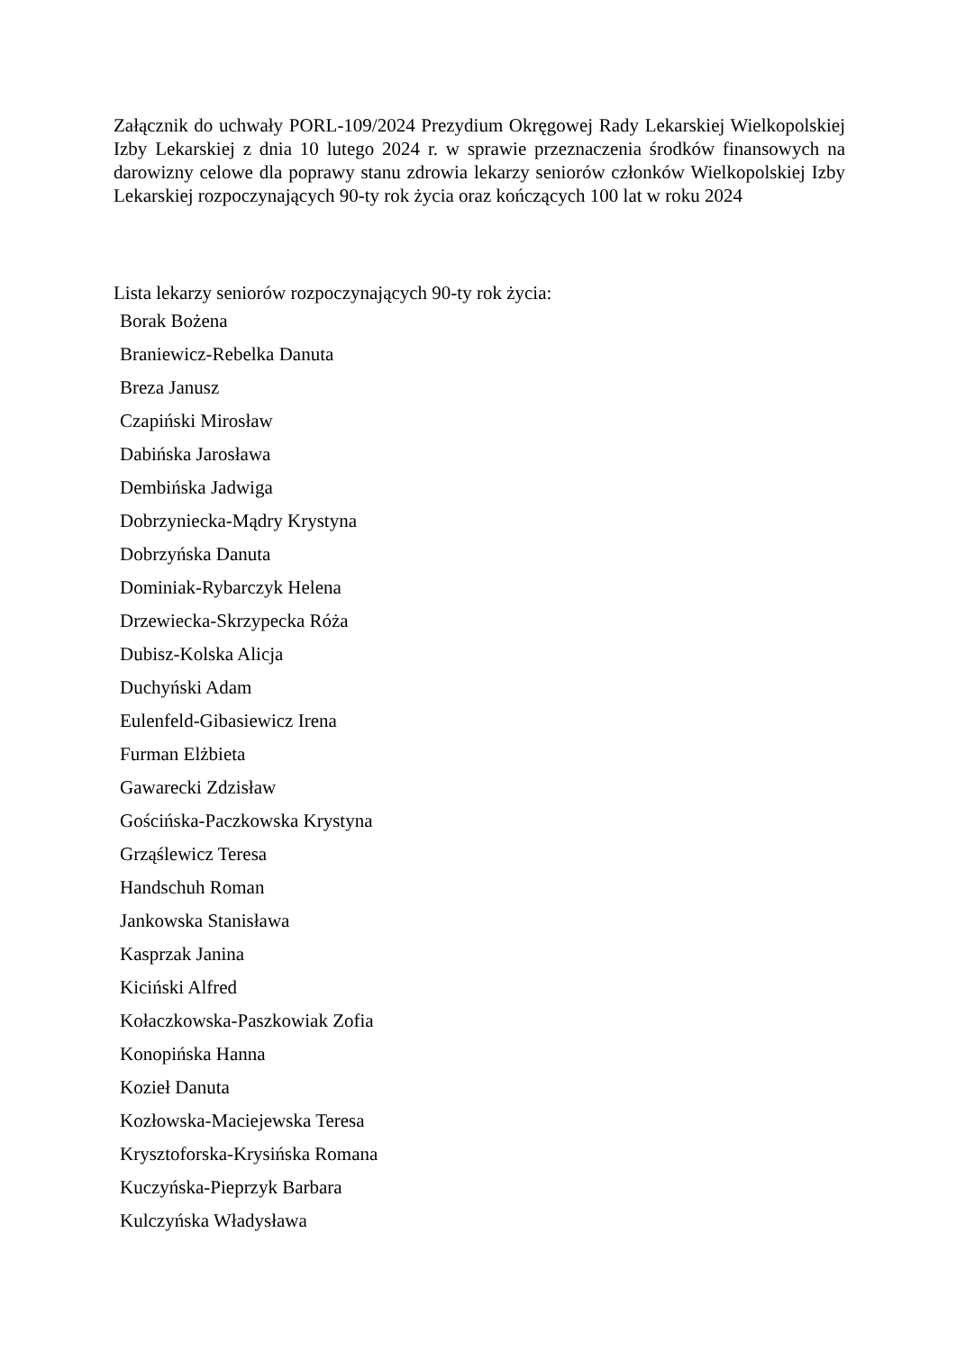Załącznik do uchwały PORL-109/2024 Prezydium Okręgowej Rady Lekarskiej Wielkopolskiej Izby Lekarskiej z dnia 10 lutego 2024 r. w sprawie przeznaczenia środków finansowych na darowizny celowe dla poprawy stanu zdrowia lekarzy seniorów członków Wielkopolskiej Izby Lekarskiej rozpoczynających 90-ty rok życia oraz kończących 100 lat w roku 2024
Lista lekarzy seniorów rozpoczynających 90-ty rok życia:
Borak Bożena
Braniewicz-Rebelka Danuta
Breza Janusz
Czapiński Mirosław
Dabińska Jarosława
Dembińska Jadwiga
Dobrzyniecka-Mądry Krystyna
Dobrzyńska Danuta
Dominiak-Rybarczyk Helena
Drzewiecka-Skrzypecka Róża
Dubisz-Kolska Alicja
Duchyński Adam
Eulenfeld-Gibasiewicz Irena
Furman Elżbieta
Gawarecki Zdzisław
Gościńska-Paczkowska Krystyna
Grząślewicz Teresa
Handschuh Roman
Jankowska Stanisława
Kasprzak Janina
Kiciński Alfred
Kołaczkowska-Paszkowiak Zofia
Konopińska Hanna
Kozieł Danuta
Kozłowska-Maciejewska Teresa
Krysztoforska-Krysińska Romana
Kuczyńska-Pieprzyk Barbara
Kulczyńska Władysława